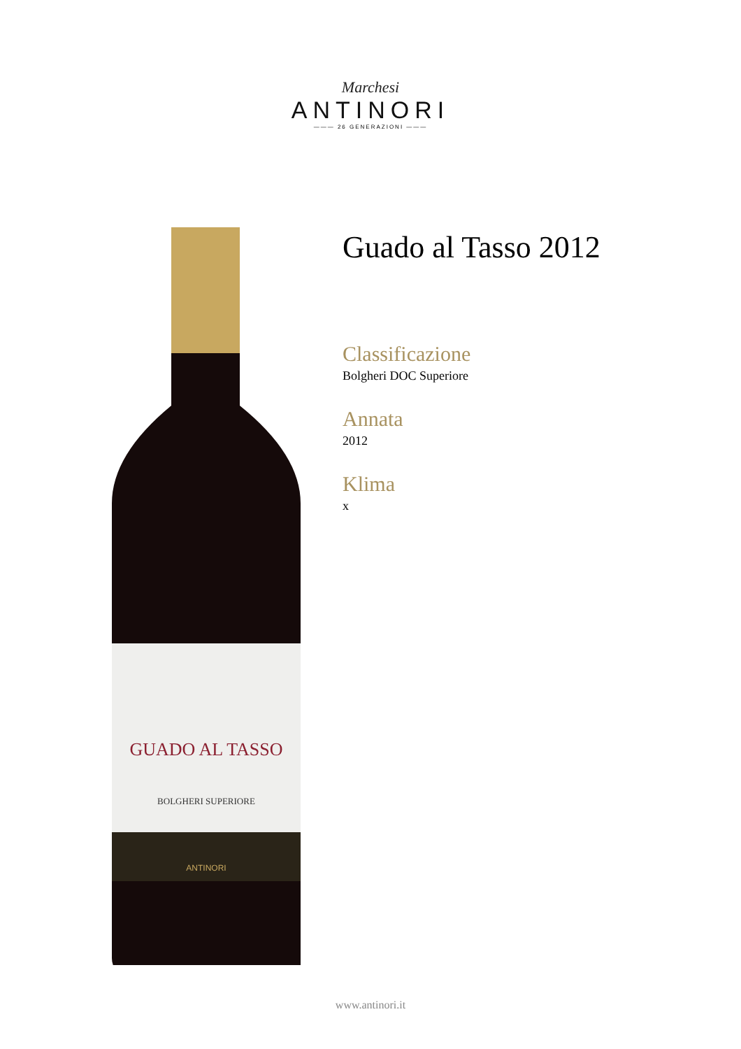Marchesi
ANTINORI
——— 26 GENERAZIONI ———
GUADO AL TASSO
BOLGHERI SUPERIORE
ANTINORI
Guado al Tasso 2012
Classificazione
Bolgheri DOC Superiore
Annata
2012
Klima
x
www.antinori.it